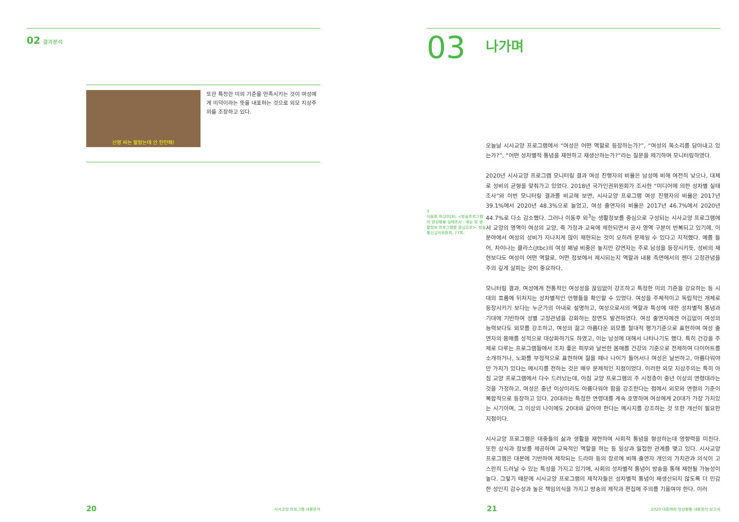02 결과분석
신영 씨는 말랐는데 안 탄탄해!
또한 특정한 미의 기준을 만족시키는 것이 여성에게 미덕이라는 뜻을 내포하는 것으로 외모 지상주의를 조장하고 있다.
20 시사교양 프로그램 내용분석
03 나가며
3
이동후 외(2018). <방송프로그램의 양성평등 실태조사 : 예능 및 생활정보 프로그램을 중심으로>. 방송통신심의위원회. 77쪽.
오늘날 시사교양 프로그램에서 “여성은 어떤 역할로 등장하는가?”, “여성의 목소리를 담아내고 있는가?”, “어떤 성차별적 통념을 재현하고 재생산하는가?”라는 질문을 제기하며 모니터링하였다.
2020년 시사교양 프로그램 모니터링 결과 여성 진행자의 비율은 남성에 비해 여전히 낮으나, 대체로 성비의 균형을 맞춰가고 있었다. 2018년 국가인권위원회가 조사한 “미디어에 의한 성차별 실태조사”와 이번 모니터링 결과를 비교해 보면, 시사교양 프로그램 여성 진행자의 비율은 2017년 39.1%에서 2020년 48.3%으로 늘었고, 여성 출연자의 비율은 2017년 46.7%에서 2020년 44.7%로 다소 감소했다. 그러나 이동후 외<sup>3</sup>는 생활정보를 중심으로 구성되는 시사교양 프로그램에서 교양의 영역이 여성의 교양, 즉 가정과 교육에 제한되면서 공사 영역 구분이 반복되고 있기에, 이 분야에서 여성의 성비가 지나치게 많이 재현되는 것이 오히려 문제일 수 있다고 지적했다. 예를 들어, 차이나는 클라스(Jtbc)의 여성 패널 비중은 높지만 강연자는 주로 남성을 등장시키듯, 성비의 재현보다도 여성이 어떤 역할로, 어떤 정보에서 제시되는지 역할과 내용 측면에서의 젠더 고정관념을 주의 깊게 살피는 것이 중요하다.
모니터링 결과, 여성에게 전통적인 여성성을 끊임없이 강조하고 특정한 미의 기준을 강요하는 등 시대의 흐름에 뒤처지는 성차별적인 언행들을 확인할 수 있었다. 여성을 주체적이고 독립적인 개체로 등장시키기 보다는 누군가의 아내로 설명하고, 여성으로서의 역할과 특성에 대한 성차별적 통념과 기대에 기반하여 성별 고정관념을 강화하는 장면도 발견하였다. 여성 출연자에겐 어김없이 여성의 능력보다도 외모를 강조하고, 여성의 젊고 아름다운 외모를 절대적 평가기준으로 표현하며 여성 출연자의 몸매를 성적으로 대상화하기도 하였고, 이는 남성에 대해서 나타나기도 했다. 특히 건강을 주제로 다루는 프로그램들에서 조차 좋은 피부와 날씬한 몸매를 건강의 기준으로 전제하여 다이어트를 소개하거나, 노화를 부정적으로 표현하며 젊을 때나 나이가 들어서나 여성은 날씬하고, 아름다워야만 가치가 있다는 메시지를 전하는 것은 매우 문제적인 지점이었다. 이러한 외모 지상주의는 특히 아침 교양 프로그램에서 다수 드러났는데, 아침 교양 프로그램의 주 시청층이 중년 이상의 연령대라는 것을 가정하고, 여성은 중년 이상이라도 아름다워야 함을 강조한다는 점에서 외모와 연령의 기준이 복합적으로 등장하고 있다. 20대라는 특정한 연령대를 계속 호명하며 여성에게 20대가 가장 가치있는 시기이며, 그 이상의 나이에도 20대와 같아야 한다는 메시지를 강조하는 것 또한 개선이 필요한 지점이다.
시사교양 프로그램은 대중들의 삶과 생활을 재현하며 사회적 통념을 형성하는데 영향력을 미친다. 또한 상식과 정보를 제공하며 교육적인 역할을 하는 등 일상과 밀접한 관계를 맺고 있다. 시사교양 프로그램은 대본에 기반하여 제작되는 드라마 등의 장르에 비해 출연자 개인의 가치관과 의식이 고스란히 드러날 수 있는 특성을 가지고 있기에, 사회의 성차별적 통념이 방송을 통해 재현될 가능성이 높다. 그렇기 때문에 시사교양 프로그램의 제작자들은 성차별적 통념이 재생산되지 않도록 더 민감한 성인지 감수성과 높은 책임의식을 가지고 방송의 제작과 편집에 주의를 기울여야 한다. 이러
21 2020 대중매체 양성평등 내용분석 보고서